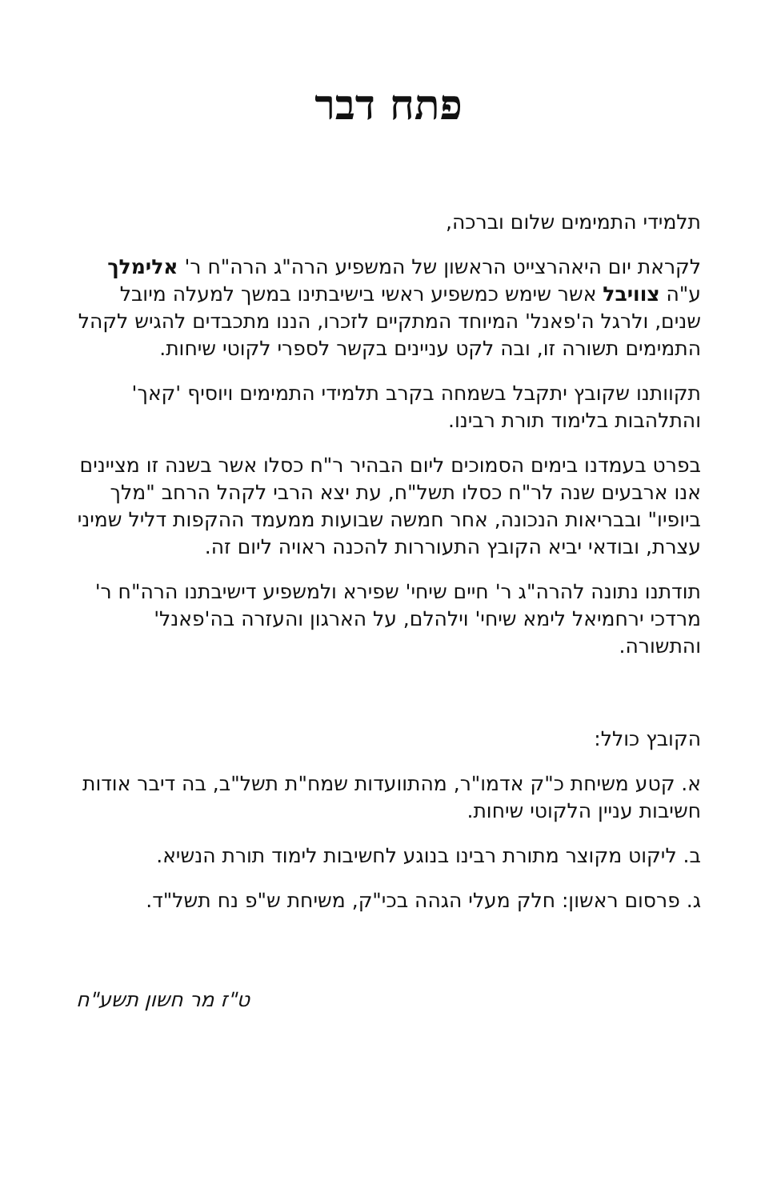פתח דבר
תלמידי התמימים שלום וברכה,
לקראת יום היאהרצייט הראשון של המשפיע הרה"ג הרה"ח ר' אלימלך ע"ה צוויבל אשר שימש כמשפיע ראשי בישיבתינו במשך למעלה מיובל שנים, ולרגל ה'פאנל' המיוחד המתקיים לזכרו, הננו מתכבדים להגיש לקהל התמימים תשורה זו, ובה לקט עניינים בקשר לספרי לקוטי שיחות.
תקוותנו שקובץ יתקבל בשמחה בקרב תלמידי התמימים ויוסיף 'קאך' והתלהבות בלימוד תורת רבינו.
בפרט בעמדנו בימים הסמוכים ליום הבהיר ר"ח כסלו אשר בשנה זו מציינים אנו ארבעים שנה לר"ח כסלו תשל"ח, עת יצא הרבי לקהל הרחב "מלך ביופיו" ובבריאות הנכונה, אחר חמשה שבועות ממעמד ההקפות דליל שמיני עצרת, ובודאי יביא הקובץ התעוררות להכנה ראויה ליום זה.
תודתנו נתונה להרה"ג ר' חיים שיחי' שפירא ולמשפיע דישיבתנו הרה"ח ר' מרדכי ירחמיאל לימא שיחי' וילהלם, על הארגון והעזרה בה'פאנל' והתשורה.
הקובץ כולל:
א. קטע משיחת כ"ק אדמו"ר, מהתוועדות שמח"ת תשל"ב, בה דיבר אודות חשיבות עניין הלקוטי שיחות.
ב. ליקוט מקוצר מתורת רבינו בנוגע לחשיבות לימוד תורת הנשיא.
ג. פרסום ראשון: חלק מעלי הגהה בכי"ק, משיחת ש"פ נח תשל"ד.
ט"ז מר חשון תשע"ח